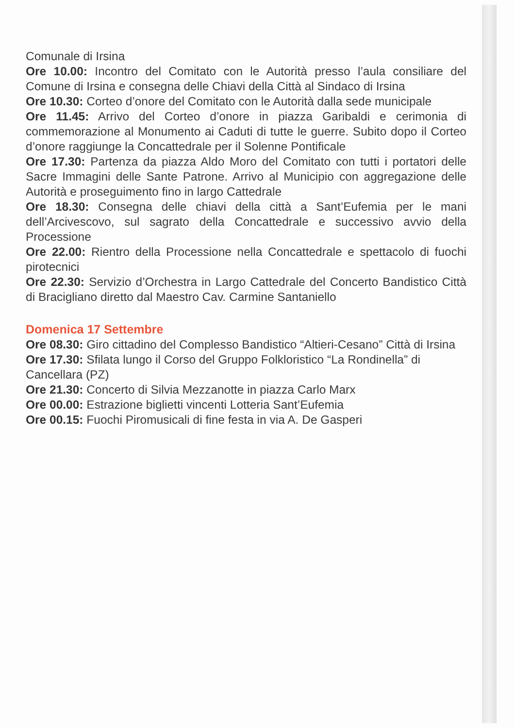Comunale di Irsina
Ore 10.00: Incontro del Comitato con le Autorità presso l’aula consiliare del Comune di Irsina e consegna delle Chiavi della Città al Sindaco di Irsina
Ore 10.30: Corteo d’onore del Comitato con le Autorità dalla sede municipale
Ore 11.45: Arrivo del Corteo d’onore in piazza Garibaldi e cerimonia di commemorazione al Monumento ai Caduti di tutte le guerre. Subito dopo il Corteo d’onore raggiunge la Concattedrale per il Solenne Pontificale
Ore 17.30: Partenza da piazza Aldo Moro del Comitato con tutti i portatori delle Sacre Immagini delle Sante Patrone. Arrivo al Municipio con aggregazione delle Autorità e proseguimento fino in largo Cattedrale
Ore 18.30: Consegna delle chiavi della città a Sant’Eufemia per le mani dell’Arcivescovo, sul sagrato della Concattedrale e successivo avvio della Processione
Ore 22.00: Rientro della Processione nella Concattedrale e spettacolo di fuochi pirotecnici
Ore 22.30: Servizio d’Orchestra in Largo Cattedrale del Concerto Bandistico Città di Bracigliano diretto dal Maestro Cav. Carmine Santaniello
Domenica 17 Settembre
Ore 08.30: Giro cittadino del Complesso Bandistico “Altieri-Cesano” Città di Irsina
Ore 17.30: Sfilata lungo il Corso del Gruppo Folkloristico “La Rondinella” di Cancellara (PZ)
Ore 21.30: Concerto di Silvia Mezzanotte in piazza Carlo Marx
Ore 00.00: Estrazione biglietti vincenti Lotteria Sant’Eufemia
Ore 00.15: Fuochi Piromusicali di fine festa in via A. De Gasperi